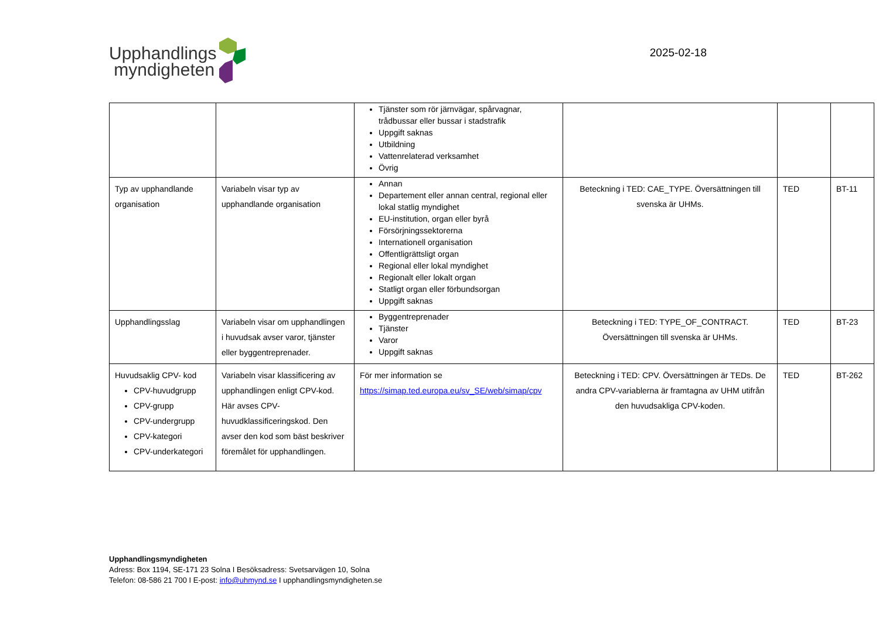Upphandlings
myndigheten
2025-02-18
| | | Tjänster som rör järnvägar, spårvagnar, trådbussar eller bussar i stadstrafik Uppgift saknas Utbildning Vattenrelaterad verksamhet Övrig | | | |
| Typ av upphandlande organisation | Variabeln visar typ av upphandlande organisation | Annan Departement eller annan central, regional eller lokal statlig myndighet EU-institution, organ eller byrå Försörjningssektorerna Internationell organisation Offentligrättsligt organ Regional eller lokal myndighet Regionalt eller lokalt organ Statligt organ eller förbundsorgan Uppgift saknas | Beteckning i TED: CAE_TYPE. Översättningen till svenska är UHMs. | TED | BT-11 |
| Upphandlingsslag | Variabeln visar om upphandlingen i huvudsak avser varor, tjänster eller byggentreprenader. | Byggentreprenader Tjänster Varor Uppgift saknas | Beteckning i TED: TYPE_OF_CONTRACT. Översättningen till svenska är UHMs. | TED | BT-23 |
| Huvudsaklig CPV- kod CPV-huvudgrupp CPV-grupp CPV-undergrupp CPV-kategori CPV-underkategori | Variabeln visar klassificering av upphandlingen enligt CPV-kod. Här avses CPV-huvudklassificeringskod. Den avser den kod som bäst beskriver föremålet för upphandlingen. | För mer information se https://simap.ted.europa.eu/sv_SE/web/simap/cpv | Beteckning i TED: CPV. Översättningen är TEDs. De andra CPV-variablerna är framtagna av UHM utifrån den huvudsakliga CPV-koden. | TED | BT-262 |
Upphandlingsmyndigheten
Adress: Box 1194, SE-171 23 Solna I Besöksadress: Svetsarvägen 10, Solna
Telefon: 08-586 21 700 I E-post: info@uhmynd.se I upphandlingsmyndigheten.se